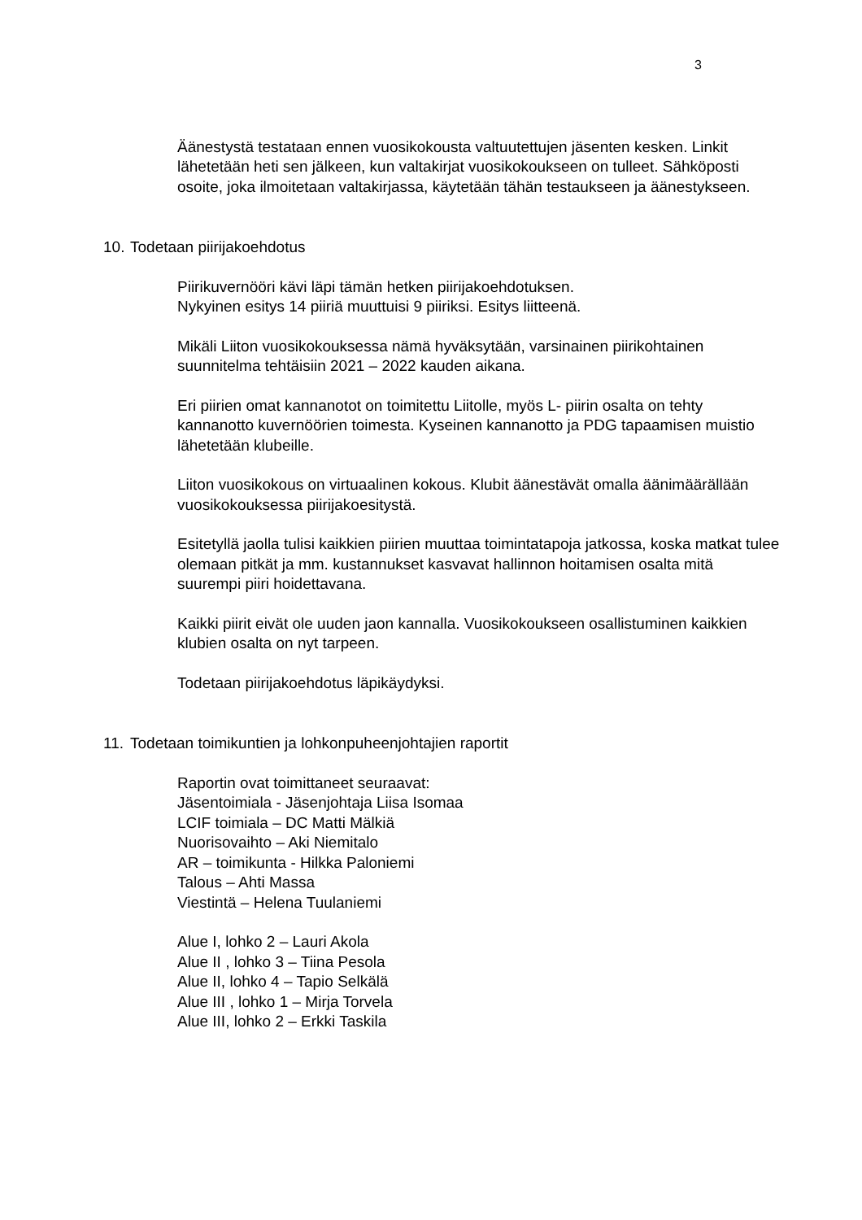3
Äänestystä testataan ennen vuosikokousta valtuutettujen jäsenten kesken. Linkit lähetetään heti sen jälkeen, kun valtakirjat vuosikokoukseen on tulleet. Sähköposti osoite, joka ilmoitetaan valtakirjassa, käytetään tähän testaukseen ja äänestykseen.
10. Todetaan piirijakoehdotus
Piirikuvernööri kävi läpi tämän hetken piirijakoehdotuksen.
Nykyinen esitys 14 piiriä muuttuisi 9 piiriksi. Esitys liitteenä.
Mikäli Liiton vuosikokouksessa nämä hyväksytään, varsinainen piirikohtainen suunnitelma tehtäisiin 2021 – 2022 kauden aikana.
Eri piirien omat kannanotot on toimitettu Liitolle, myös L- piirin osalta on tehty kannanotto kuvernöörien toimesta. Kyseinen kannanotto ja PDG tapaamisen muistio lähetetään klubeille.
Liiton vuosikokous on virtuaalinen kokous. Klubit äänestävät omalla äänimäärällään vuosikokouksessa piirijakoesitystä.
Esitetyllä jaolla tulisi kaikkien piirien muuttaa toimintatapoja jatkossa, koska matkat tulee olemaan pitkät ja mm. kustannukset kasvavat hallinnon hoitamisen osalta mitä suurempi piiri hoidettavana.
Kaikki piirit eivät ole uuden jaon kannalla. Vuosikokoukseen osallistuminen kaikkien klubien osalta on nyt tarpeen.
Todetaan piirijakoehdotus läpikäydyksi.
11. Todetaan toimikuntien ja lohkonpuheenjohtajien raportit
Raportin ovat toimittaneet seuraavat:
Jäsentoimiala - Jäsenjohtaja Liisa Isomaa
LCIF toimiala – DC Matti Mälkiä
Nuorisovaihto – Aki Niemitalo
AR – toimikunta - Hilkka Paloniemi
Talous – Ahti Massa
Viestintä – Helena Tuulaniemi
Alue I, lohko 2 – Lauri Akola
Alue II , lohko 3 – Tiina Pesola
Alue II, lohko 4 – Tapio Selkälä
Alue III , lohko 1 – Mirja Torvela
Alue III, lohko 2 – Erkki Taskila